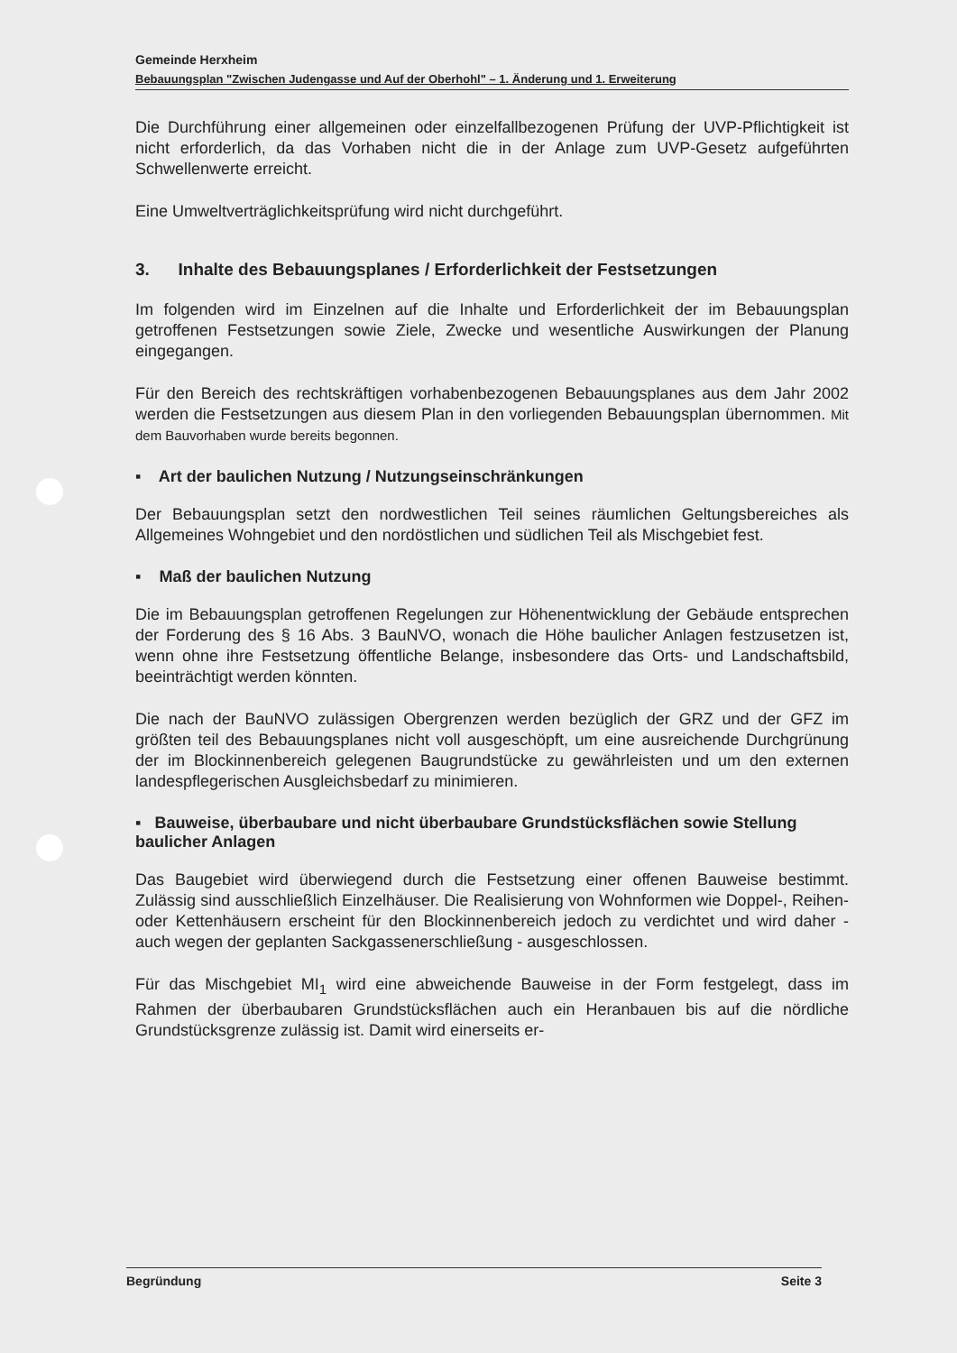Gemeinde Herxheim
Bebauungsplan "Zwischen Judengasse und Auf der Oberhohl" – 1. Änderung und 1. Erweiterung
Die Durchführung einer allgemeinen oder einzelfallbezogenen Prüfung der UVP-Pflichtigkeit ist nicht erforderlich, da das Vorhaben nicht die in der Anlage zum UVP-Gesetz aufgeführten Schwellenwerte erreicht.
Eine Umweltverträglichkeitsprüfung wird nicht durchgeführt.
3. Inhalte des Bebauungsplanes / Erforderlichkeit der Festsetzungen
Im folgenden wird im Einzelnen auf die Inhalte und Erforderlichkeit der im Bebauungsplan getroffenen Festsetzungen sowie Ziele, Zwecke und wesentliche Auswirkungen der Planung eingegangen.
Für den Bereich des rechtskräftigen vorhabenbezogenen Bebauungsplanes aus dem Jahr 2002 werden die Festsetzungen aus diesem Plan in den vorliegenden Bebauungsplan übernommen. Mit dem Bauvorhaben wurde bereits begonnen.
▪ Art der baulichen Nutzung / Nutzungseinschränkungen
Der Bebauungsplan setzt den nordwestlichen Teil seines räumlichen Geltungsbereiches als Allgemeines Wohngebiet und den nordöstlichen und südlichen Teil als Mischgebiet fest.
▪ Maß der baulichen Nutzung
Die im Bebauungsplan getroffenen Regelungen zur Höhenentwicklung der Gebäude entsprechen der Forderung des § 16 Abs. 3 BauNVO, wonach die Höhe baulicher Anlagen festzusetzen ist, wenn ohne ihre Festsetzung öffentliche Belange, insbesondere das Orts- und Landschaftsbild, beeinträchtigt werden könnten.
Die nach der BauNVO zulässigen Obergrenzen werden bezüglich der GRZ und der GFZ im größten teil des Bebauungsplanes nicht voll ausgeschöpft, um eine ausreichende Durchgrünung der im Blockinnenbereich gelegenen Baugrundstücke zu gewährleisten und um den externen landespflegerischen Ausgleichsbedarf zu minimieren.
▪ Bauweise, überbaubare und nicht überbaubare Grundstücksflächen sowie Stellung baulicher Anlagen
Das Baugebiet wird überwiegend durch die Festsetzung einer offenen Bauweise bestimmt. Zulässig sind ausschließlich Einzelhäuser. Die Realisierung von Wohnformen wie Doppel-, Reihen- oder Kettenhäusern erscheint für den Blockinnenbereich jedoch zu verdichtet und wird daher - auch wegen der geplanten Sackgassenerschließung - ausgeschlossen.
Für das Mischgebiet MI<sub>1</sub> wird eine abweichende Bauweise in der Form festgelegt, dass im Rahmen der überbaubaren Grundstücksflächen auch ein Heranbauen bis auf die nördliche Grundstücksgrenze zulässig ist. Damit wird einerseits er-
Begründung Seite 3